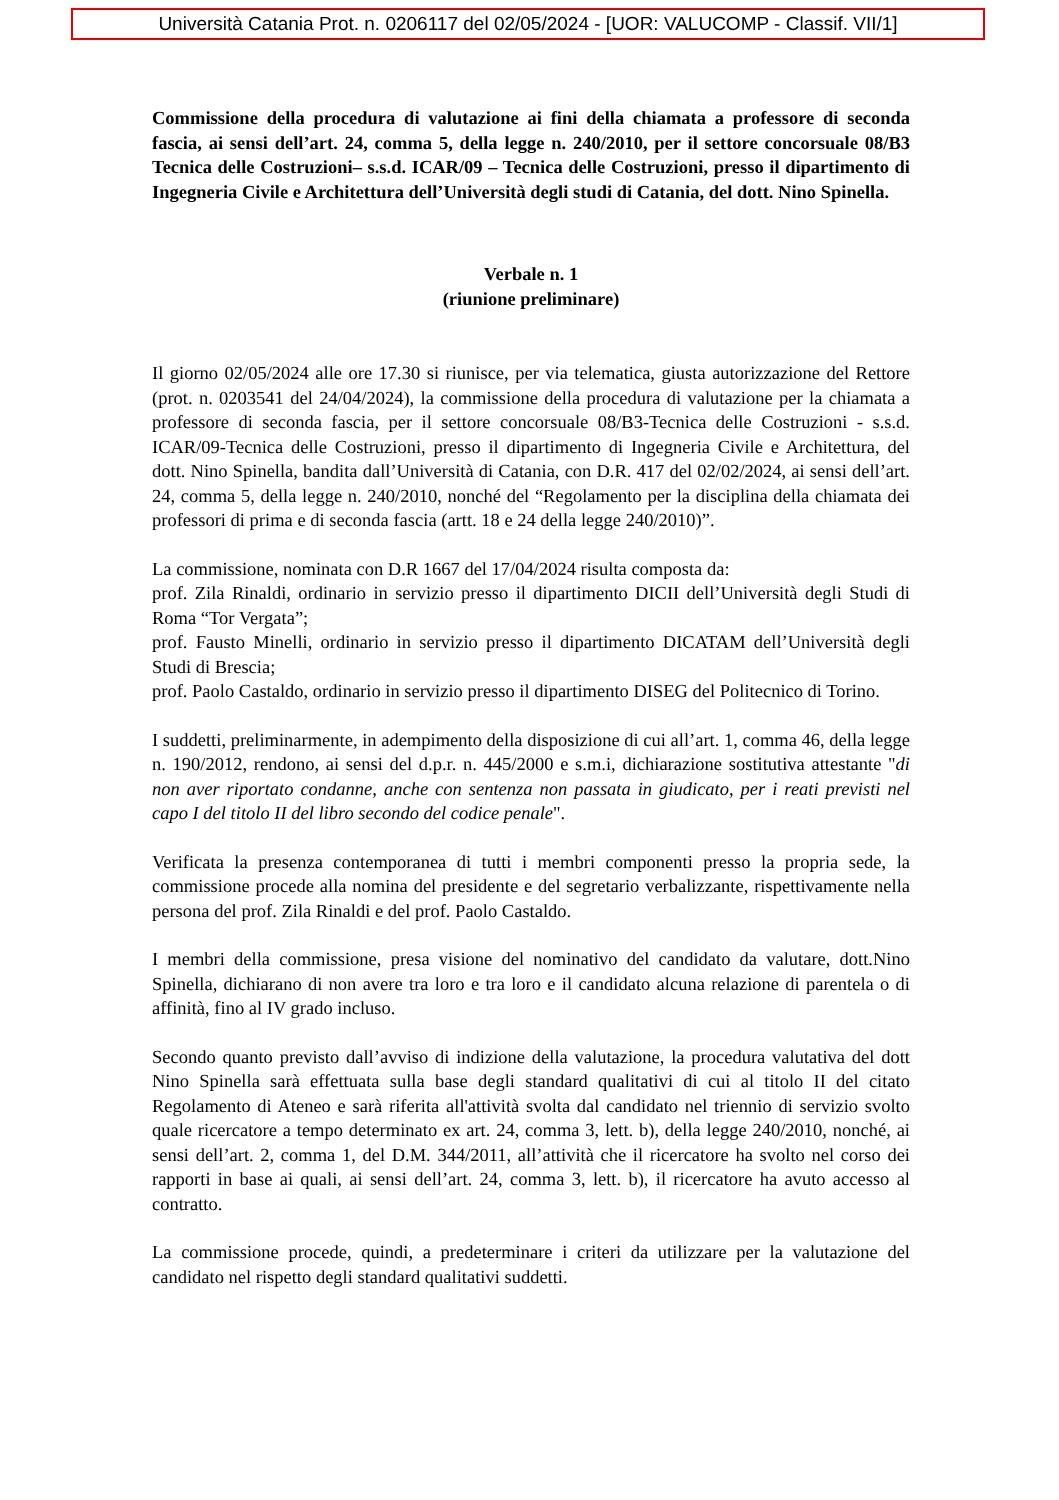Università Catania Prot. n. 0206117 del 02/05/2024 - [UOR: VALUCOMP - Classif. VII/1]
Commissione della procedura di valutazione ai fini della chiamata a professore di seconda fascia, ai sensi dell’art. 24, comma 5, della legge n. 240/2010, per il settore concorsuale 08/B3 Tecnica delle Costruzioni– s.s.d. ICAR/09 – Tecnica delle Costruzioni, presso il dipartimento di Ingegneria Civile e Architettura dell’Università degli studi di Catania, del dott. Nino Spinella.
Verbale n. 1
(riunione preliminare)
Il giorno 02/05/2024 alle ore 17.30 si riunisce, per via telematica, giusta autorizzazione del Rettore (prot. n. 0203541 del 24/04/2024), la commissione della procedura di valutazione per la chiamata a professore di seconda fascia, per il settore concorsuale 08/B3-Tecnica delle Costruzioni - s.s.d. ICAR/09-Tecnica delle Costruzioni, presso il dipartimento di Ingegneria Civile e Architettura, del dott. Nino Spinella, bandita dall’Università di Catania, con D.R. 417 del 02/02/2024, ai sensi dell’art. 24, comma 5, della legge n. 240/2010, nonché del “Regolamento per la disciplina della chiamata dei professori di prima e di seconda fascia (artt. 18 e 24 della legge 240/2010)”.
La commissione, nominata con D.R 1667 del 17/04/2024 risulta composta da:
prof. Zila Rinaldi, ordinario in servizio presso il dipartimento DICII dell’Università degli Studi di Roma “Tor Vergata”;
prof. Fausto Minelli, ordinario in servizio presso il dipartimento DICATAM dell’Università degli Studi di Brescia;
prof. Paolo Castaldo, ordinario in servizio presso il dipartimento DISEG del Politecnico di Torino.
I suddetti, preliminarmente, in adempimento della disposizione di cui all’art. 1, comma 46, della legge n. 190/2012, rendono, ai sensi del d.p.r. n. 445/2000 e s.m.i, dichiarazione sostitutiva attestante "di non aver riportato condanne, anche con sentenza non passata in giudicato, per i reati previsti nel capo I del titolo II del libro secondo del codice penale".
Verificata la presenza contemporanea di tutti i membri componenti presso la propria sede, la commissione procede alla nomina del presidente e del segretario verbalizzante, rispettivamente nella persona del prof. Zila Rinaldi e del prof. Paolo Castaldo.
I membri della commissione, presa visione del nominativo del candidato da valutare, dott.Nino Spinella, dichiarano di non avere tra loro e tra loro e il candidato alcuna relazione di parentela o di affinità, fino al IV grado incluso.
Secondo quanto previsto dall’avviso di indizione della valutazione, la procedura valutativa del dott Nino Spinella sarà effettuata sulla base degli standard qualitativi di cui al titolo II del citato Regolamento di Ateneo e sarà riferita all'attività svolta dal candidato nel triennio di servizio svolto quale ricercatore a tempo determinato ex art. 24, comma 3, lett. b), della legge 240/2010, nonché, ai sensi dell’art. 2, comma 1, del D.M. 344/2011, all’attività che il ricercatore ha svolto nel corso dei rapporti in base ai quali, ai sensi dell’art. 24, comma 3, lett. b), il ricercatore ha avuto accesso al contratto.
La commissione procede, quindi, a predeterminare i criteri da utilizzare per la valutazione del candidato nel rispetto degli standard qualitativi suddetti.